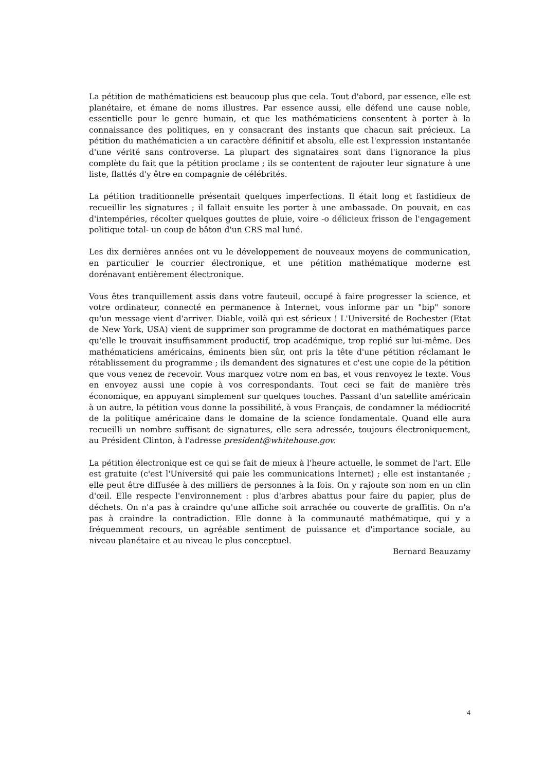La pétition de mathématiciens est beaucoup plus que cela. Tout d'abord, par essence, elle est planétaire, et émane de noms illustres. Par essence aussi, elle défend une cause noble, essentielle pour le genre humain, et que les mathématiciens consentent à porter à la connaissance des politiques, en y consacrant des instants que chacun sait précieux. La pétition du mathématicien a un caractère définitif et absolu, elle est l'expression instantanée d'une vérité sans controverse. La plupart des signataires sont dans l'ignorance la plus complète du fait que la pétition proclame ; ils se contentent de rajouter leur signature à une liste, flattés d'y être en compagnie de célébrités.
La pétition traditionnelle présentait quelques imperfections. Il était long et fastidieux de recueillir les signatures ; il fallait ensuite les porter à une ambassade. On pouvait, en cas d'intempéries, récolter quelques gouttes de pluie, voire -o délicieux frisson de l'engagement politique total- un coup de bâton d'un CRS mal luné.
Les dix dernières années ont vu le développement de nouveaux moyens de communication, en particulier le courrier électronique, et une pétition mathématique moderne est dorénavant entièrement électronique.
Vous êtes tranquillement assis dans votre fauteuil, occupé à faire progresser la science, et votre ordinateur, connecté en permanence à Internet, vous informe par un "bip" sonore qu'un message vient d'arriver. Diable, voilà qui est sérieux ! L'Université de Rochester (Etat de New York, USA) vient de supprimer son programme de doctorat en mathématiques parce qu'elle le trouvait insuffisamment productif, trop académique, trop replié sur lui-même. Des mathématiciens américains, éminents bien sûr, ont pris la tête d'une pétition réclamant le rétablissement du programme ; ils demandent des signatures et c'est une copie de la pétition que vous venez de recevoir. Vous marquez votre nom en bas, et vous renvoyez le texte. Vous en envoyez aussi une copie à vos correspondants. Tout ceci se fait de manière très économique, en appuyant simplement sur quelques touches. Passant d'un satellite américain à un autre, la pétition vous donne la possibilité, à vous Français, de condamner la médiocrité de la politique américaine dans le domaine de la science fondamentale. Quand elle aura recueilli un nombre suffisant de signatures, elle sera adressée, toujours électroniquement, au Président Clinton, à l'adresse president@whitehouse.gov.
La pétition électronique est ce qui se fait de mieux à l'heure actuelle, le sommet de l'art. Elle est gratuite (c'est l'Université qui paie les communications Internet) ; elle est instantanée ; elle peut être diffusée à des milliers de personnes à la fois. On y rajoute son nom en un clin d'œil. Elle respecte l'environnement : plus d'arbres abattus pour faire du papier, plus de déchets. On n'a pas à craindre qu'une affiche soit arrachée ou couverte de graffitis. On n'a pas à craindre la contradiction. Elle donne à la communauté mathématique, qui y a fréquemment recours, un agréable sentiment de puissance et d'importance sociale, au niveau planétaire et au niveau le plus conceptuel.
Bernard Beauzamy
4